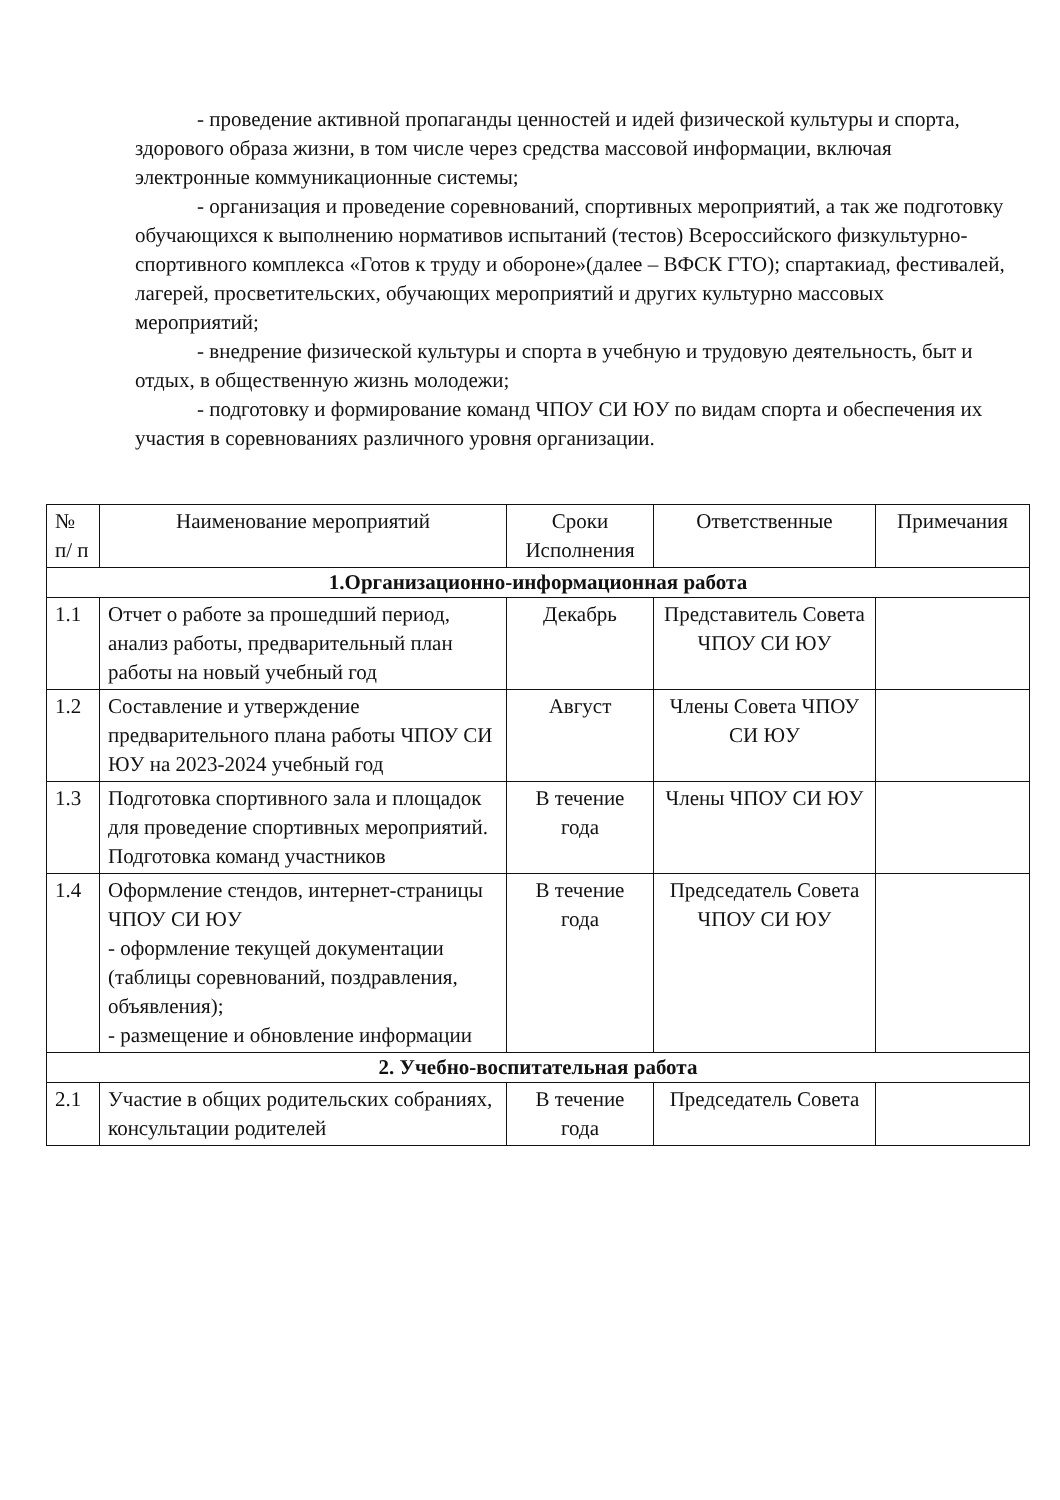- проведение активной пропаганды ценностей и идей физической культуры и спорта, здорового образа жизни, в том числе через средства массовой информации, включая электронные коммуникационные системы;
- организация и проведение соревнований, спортивных мероприятий, а так же подготовку обучающихся к выполнению нормативов испытаний (тестов) Всероссийского физкультурно-спортивного комплекса «Готов к труду и обороне»(далее – ВФСК ГТО); спартакиад, фестивалей, лагерей, просветительских, обучающих мероприятий и других культурно массовых мероприятий;
- внедрение физической культуры и спорта в учебную и трудовую деятельность, быт и отдых, в общественную жизнь молодежи;
- подготовку и формирование команд ЧПОУ СИ ЮУ по видам спорта и обеспечения их участия в соревнованиях различного уровня организации.
| № п/ п | Наименование мероприятий | Сроки Исполнения | Ответственные | Примечания |
| --- | --- | --- | --- | --- |
| 1.Организационно-информационная работа | | | | |
| 1.1 | Отчет о работе за прошедший период, анализ работы, предварительный план работы на новый учебный год | Декабрь | Представитель Совета ЧПОУ СИ ЮУ | |
| 1.2 | Составление и утверждение предварительного плана работы ЧПОУ СИ ЮУ на 2023-2024 учебный год | Август | Члены Совета ЧПОУ СИ ЮУ | |
| 1.3 | Подготовка спортивного зала и площадок для проведение спортивных мероприятий. Подготовка команд участников | В течение года | Члены ЧПОУ СИ ЮУ | |
| 1.4 | Оформление стендов, интернет-страницы ЧПОУ СИ ЮУ - оформление текущей документации (таблицы соревнований, поздравления, объявления); - размещение и обновление информации | В течение года | Председатель Совета ЧПОУ СИ ЮУ | |
| 2. Учебно-воспитательная работа | | | | |
| 2.1 | Участие в общих родительских собраниях, консультации родителей | В течение года | Председатель Совета | |